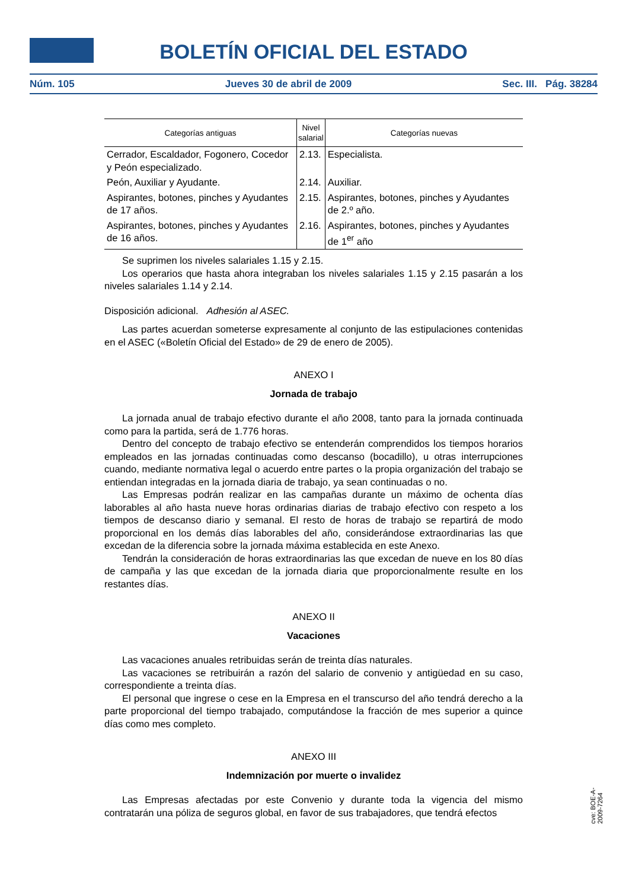BOLETÍN OFICIAL DEL ESTADO
Núm. 105 Jueves 30 de abril de 2009 Sec. III. Pág. 38284
| Categorías antiguas | Nivel salarial | Categorías nuevas |
| --- | --- | --- |
| Cerrador, Escaldador, Fogonero, Cocedor y Peón especializado. | 2.13. | Especialista. |
| Peón, Auxiliar y Ayudante. | 2.14. | Auxiliar. |
| Aspirantes, botones, pinches y Ayudantes de 17 años. | 2.15. | Aspirantes, botones, pinches y Ayudantes de 2.º año. |
| Aspirantes, botones, pinches y Ayudantes de 16 años. | 2.16. | Aspirantes, botones, pinches y Ayudantes de 1<sup>er</sup> año |
Se suprimen los niveles salariales 1.15 y 2.15.
Los operarios que hasta ahora integraban los niveles salariales 1.15 y 2.15 pasarán a los niveles salariales 1.14 y 2.14.
Disposición adicional. Adhesión al ASEC.
Las partes acuerdan someterse expresamente al conjunto de las estipulaciones contenidas en el ASEC («Boletín Oficial del Estado» de 29 de enero de 2005).
ANEXO I
Jornada de trabajo
La jornada anual de trabajo efectivo durante el año 2008, tanto para la jornada continuada como para la partida, será de 1.776 horas.
Dentro del concepto de trabajo efectivo se entenderán comprendidos los tiempos horarios empleados en las jornadas continuadas como descanso (bocadillo), u otras interrupciones cuando, mediante normativa legal o acuerdo entre partes o la propia organización del trabajo se entiendan integradas en la jornada diaria de trabajo, ya sean continuadas o no.
Las Empresas podrán realizar en las campañas durante un máximo de ochenta días laborables al año hasta nueve horas ordinarias diarias de trabajo efectivo con respeto a los tiempos de descanso diario y semanal. El resto de horas de trabajo se repartirá de modo proporcional en los demás días laborables del año, considerándose extraordinarias las que excedan de la diferencia sobre la jornada máxima establecida en este Anexo.
Tendrán la consideración de horas extraordinarias las que excedan de nueve en los 80 días de campaña y las que excedan de la jornada diaria que proporcionalmente resulte en los restantes días.
ANEXO II
Vacaciones
Las vacaciones anuales retribuidas serán de treinta días naturales.
Las vacaciones se retribuirán a razón del salario de convenio y antigüedad en su caso, correspondiente a treinta días.
El personal que ingrese o cese en la Empresa en el transcurso del año tendrá derecho a la parte proporcional del tiempo trabajado, computándose la fracción de mes superior a quince días como mes completo.
ANEXO III
Indemnización por muerte o invalidez
Las Empresas afectadas por este Convenio y durante toda la vigencia del mismo contratarán una póliza de seguros global, en favor de sus trabajadores, que tendrá efectos
cve: BOE-A-2009-7264